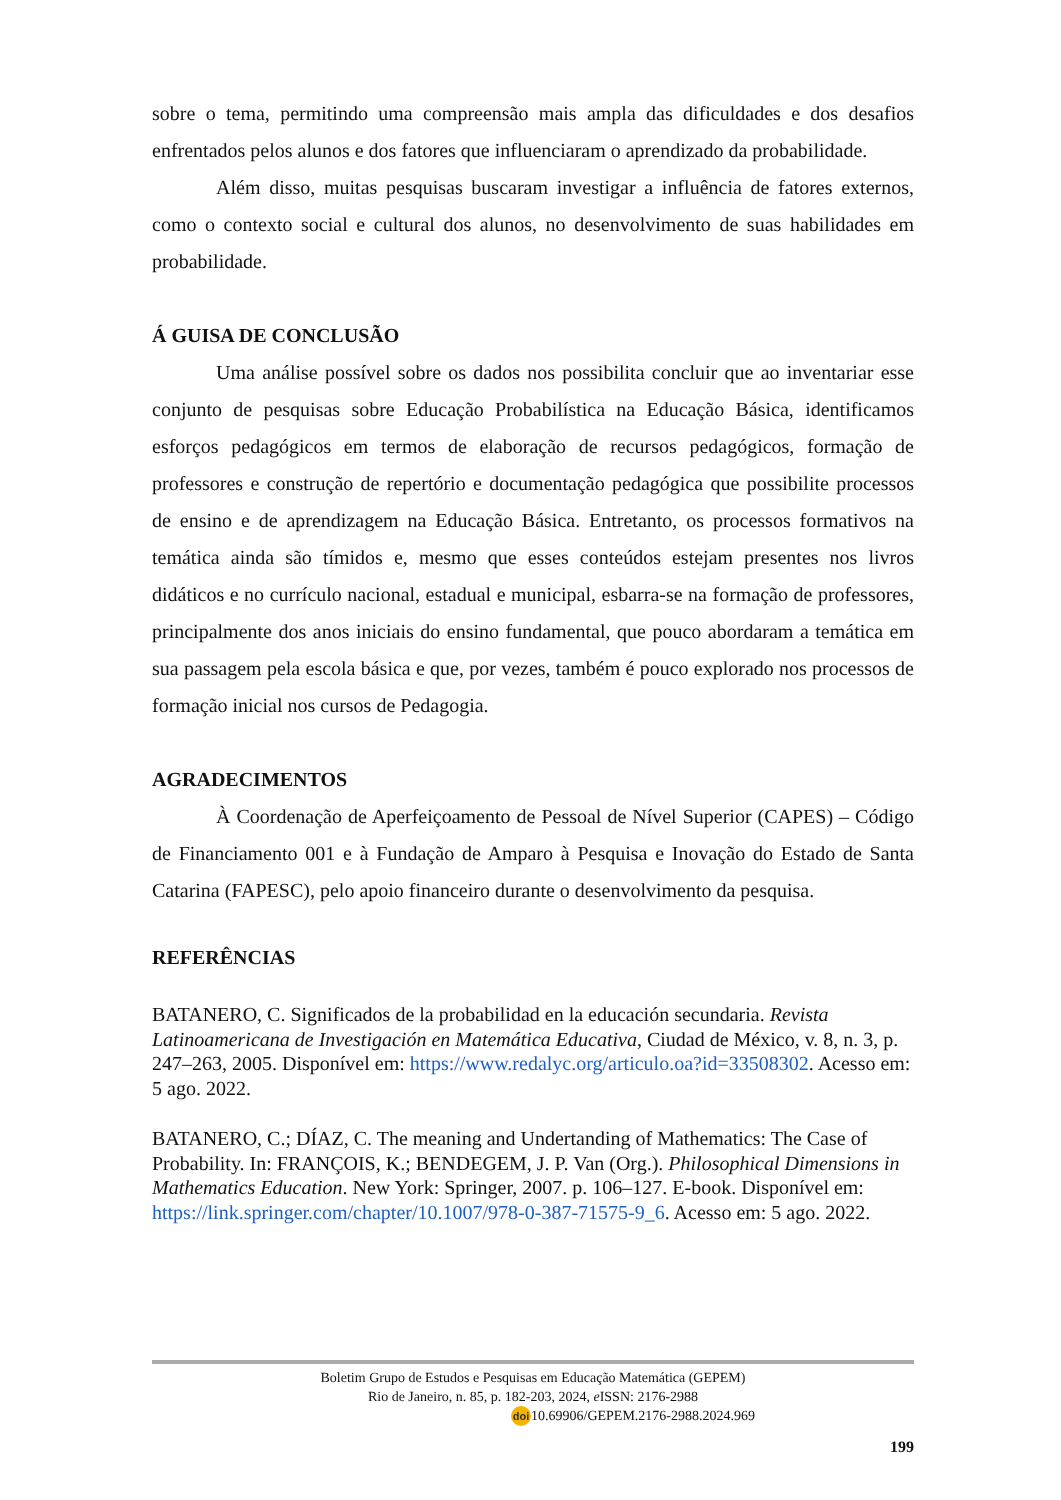sobre o tema, permitindo uma compreensão mais ampla das dificuldades e dos desafios enfrentados pelos alunos e dos fatores que influenciaram o aprendizado da probabilidade.
Além disso, muitas pesquisas buscaram investigar a influência de fatores externos, como o contexto social e cultural dos alunos, no desenvolvimento de suas habilidades em probabilidade.
Á GUISA DE CONCLUSÃO
Uma análise possível sobre os dados nos possibilita concluir que ao inventariar esse conjunto de pesquisas sobre Educação Probabilística na Educação Básica, identificamos esforços pedagógicos em termos de elaboração de recursos pedagógicos, formação de professores e construção de repertório e documentação pedagógica que possibilite processos de ensino e de aprendizagem na Educação Básica. Entretanto, os processos formativos na temática ainda são tímidos e, mesmo que esses conteúdos estejam presentes nos livros didáticos e no currículo nacional, estadual e municipal, esbarra-se na formação de professores, principalmente dos anos iniciais do ensino fundamental, que pouco abordaram a temática em sua passagem pela escola básica e que, por vezes, também é pouco explorado nos processos de formação inicial nos cursos de Pedagogia.
AGRADECIMENTOS
À Coordenação de Aperfeiçoamento de Pessoal de Nível Superior (CAPES) – Código de Financiamento 001 e à Fundação de Amparo à Pesquisa e Inovação do Estado de Santa Catarina (FAPESC), pelo apoio financeiro durante o desenvolvimento da pesquisa.
REFERÊNCIAS
BATANERO, C. Significados de la probabilidad en la educación secundaria. Revista Latinoamericana de Investigación en Matemática Educativa, Ciudad de México, v. 8, n. 3, p. 247–263, 2005. Disponível em: https://www.redalyc.org/articulo.oa?id=33508302. Acesso em: 5 ago. 2022.
BATANERO, C.; DÍAZ, C. The meaning and Undertanding of Mathematics: The Case of Probability. In: FRANÇOIS, K.; BENDEGEM, J. P. Van (Org.). Philosophical Dimensions in Mathematics Education. New York: Springer, 2007. p. 106–127. E-book. Disponível em: https://link.springer.com/chapter/10.1007/978-0-387-71575-9_6. Acesso em: 5 ago. 2022.
Boletim Grupo de Estudos e Pesquisas em Educação Matemática (GEPEM)
Rio de Janeiro, n. 85, p. 182-203, 2024, e ISSN: 2176-2988
doi 10.69906/GEPEM.2176-2988.2024.969
199